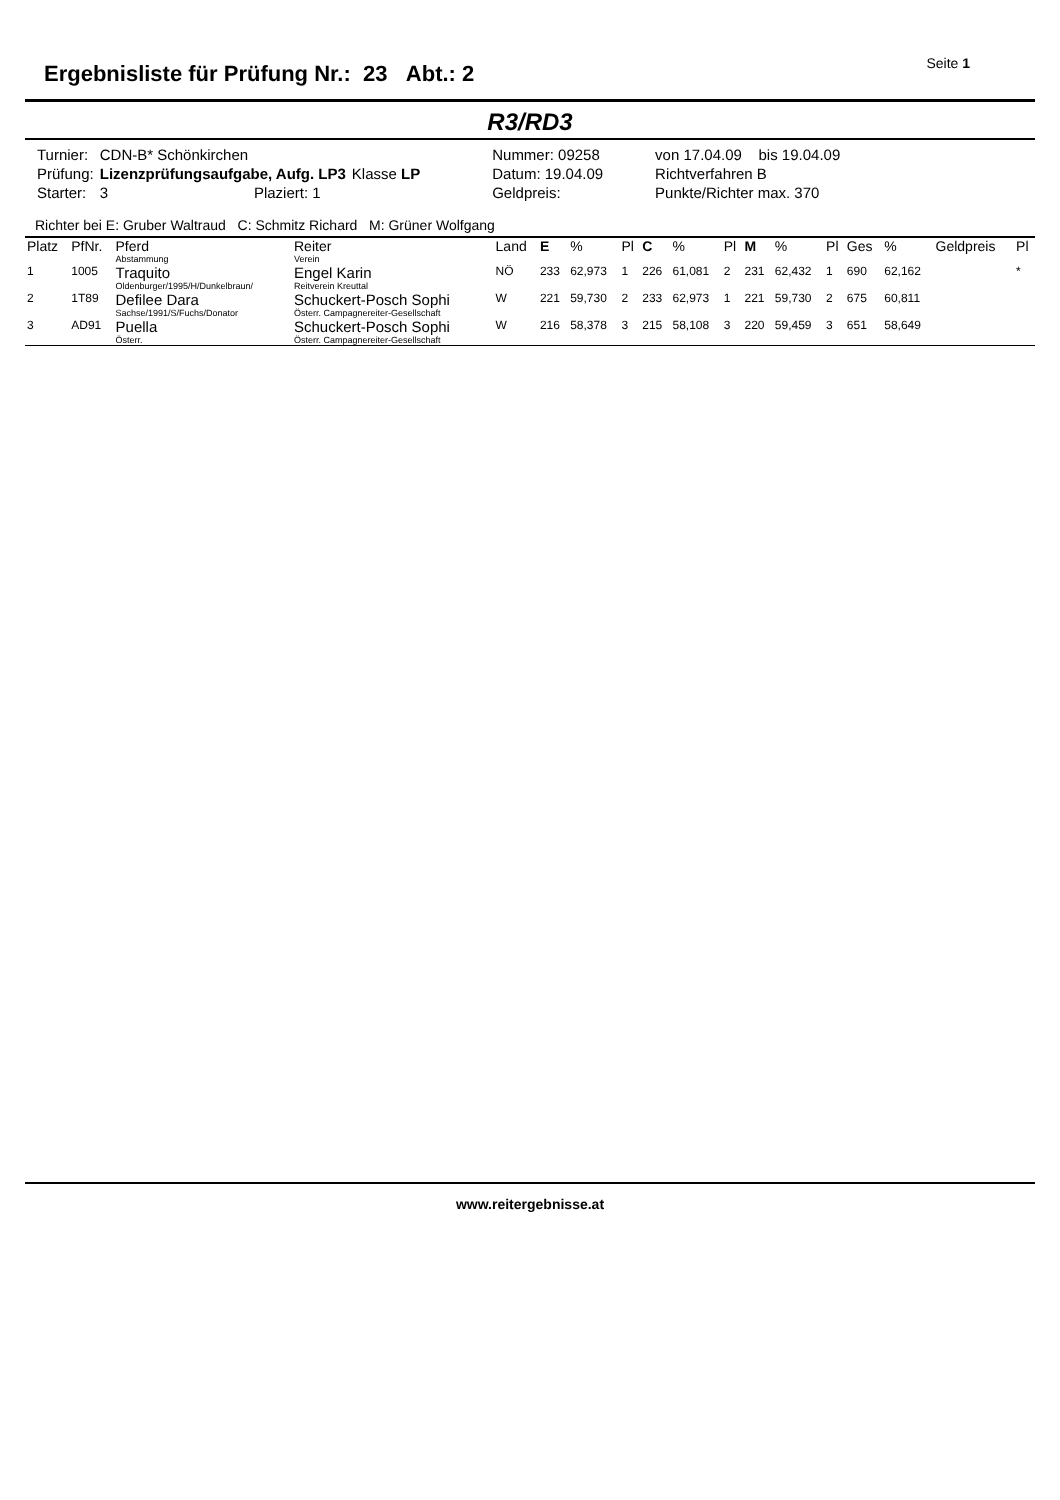Ergebnisliste für Prüfung Nr.: 23 Abt.: 2
Seite 1
R3/RD3
| Turnier: | CDN-B* Schönkirchen | | | Nummer: 09258 | | von 17.04.09 bis 19.04.09 |
| Prüfung: | Lizenzprüfungsaufgabe, Aufg. LP3 | Klasse LP | | Datum: 19.04.09 | | Richtverfahren B |
| Starter: | 3 Plaziert: 1 | | | Geldpreis: | | Punkte/Richter max. 370 |
Richter bei E: Gruber Waltraud C: Schmitz Richard M: Grüner Wolfgang
| Platz | PfNr. | Pferd Abstammung | Reiter Verein | Land | E | % | Pl | C | % | Pl | M | % | Pl | Ges | % | Geldpreis | Pl |
| --- | --- | --- | --- | --- | --- | --- | --- | --- | --- | --- | --- | --- | --- | --- | --- | --- | --- |
| 1 | 1005 | Traquito Oldenburger/1995/H/Dunkelbraun/ | Engel Karin Reitverein Kreuttal | NÖ | 233 | 62,973 | 1 | 226 | 61,081 | 2 | 231 | 62,432 | 1 | 690 | 62,162 | | * |
| 2 | 1T89 | Defilee Dara Sachse/1991/S/Fuchs/Donator | Schuckert-Posch Sophi Österr. Campagnereiter-Gesellschaft | W | 221 | 59,730 | 2 | 233 | 62,973 | 1 | 221 | 59,730 | 2 | 675 | 60,811 | | |
| 3 | AD91 | Puella Österr. | Schuckert-Posch Sophi Österr. Campagnereiter-Gesellschaft | W | 216 | 58,378 | 3 | 215 | 58,108 | 3 | 220 | 59,459 | 3 | 651 | 58,649 | | |
www.reitergebnisse.at